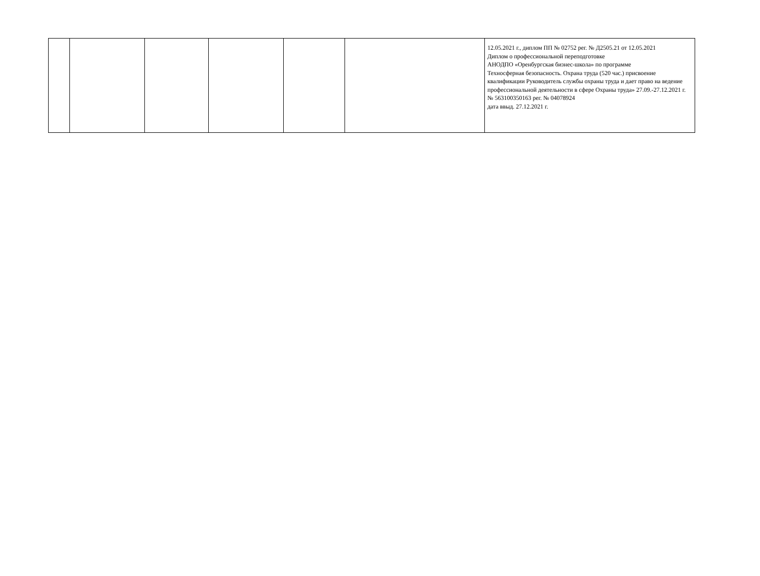| | | | | | | 12.05.2021 г., диплом ПП № 02752 рег. № Д2505.21 от 12.05.2021 Диплом о профессиональной переподготовке АНОДПО «Оренбургская бизнес-школа» по программе Техносферная безопасность. Охрана труда (520 час.) присвоение квалификации Руководитель службы охраны труда и дает право на ведение профессиональной деятельности в сфере Охраны труда» 27.09.-27.12.2021 г. № 563100350163 рег. № 04078924 дата ввыд. 27.12.2021 г. |